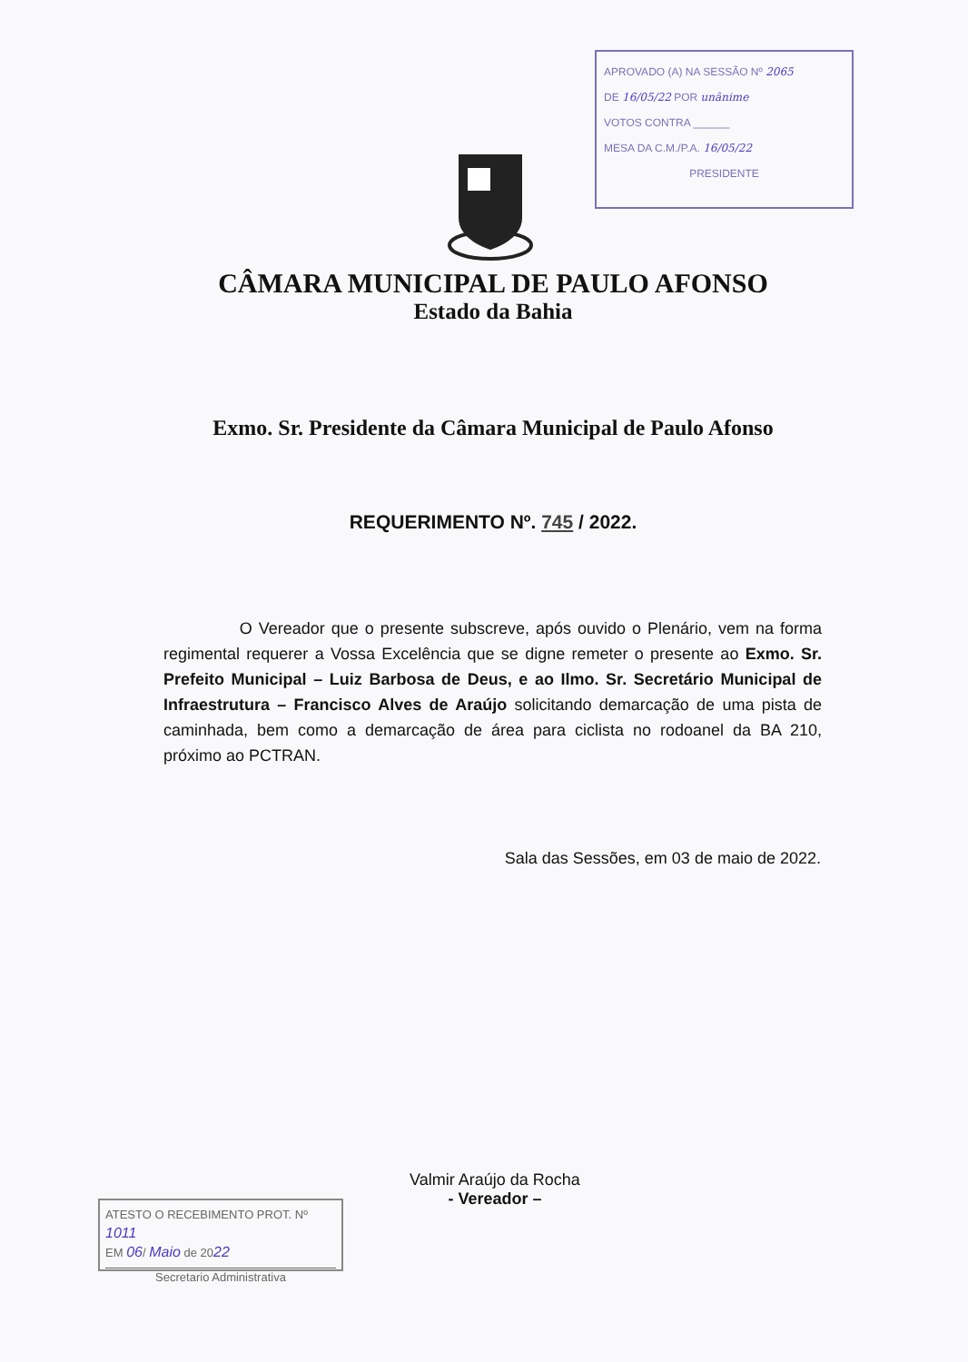APROVADO (A) NA SESSÃO Nº 2065
DE 16/05/22 POR unânime
VOTOS CONTRA ______
MESA DA C.M./P.A. 16/05/22
PRESIDENTE
CÂMARA MUNICIPAL DE PAULO AFONSO
Estado da Bahia
Exmo. Sr. Presidente da Câmara Municipal de Paulo Afonso
REQUERIMENTO Nº. 745 / 2022.
O Vereador que o presente subscreve, após ouvido o Plenário, vem na forma regimental requerer a Vossa Excelência que se digne remeter o presente ao Exmo. Sr. Prefeito Municipal – Luiz Barbosa de Deus, e ao Ilmo. Sr. Secretário Municipal de Infraestrutura – Francisco Alves de Araújo solicitando demarcação de uma pista de caminhada, bem como a demarcação de área para ciclista no rodoanel da BA 210, próximo ao PCTRAN.
Sala das Sessões, em 03 de maio de 2022.
Valmir Araújo da Rocha
- Vereador –
ATESTO O RECEBIMENTO PROT. Nº 1011
EM 06/ Maio de 2022
Secretario Administrativa